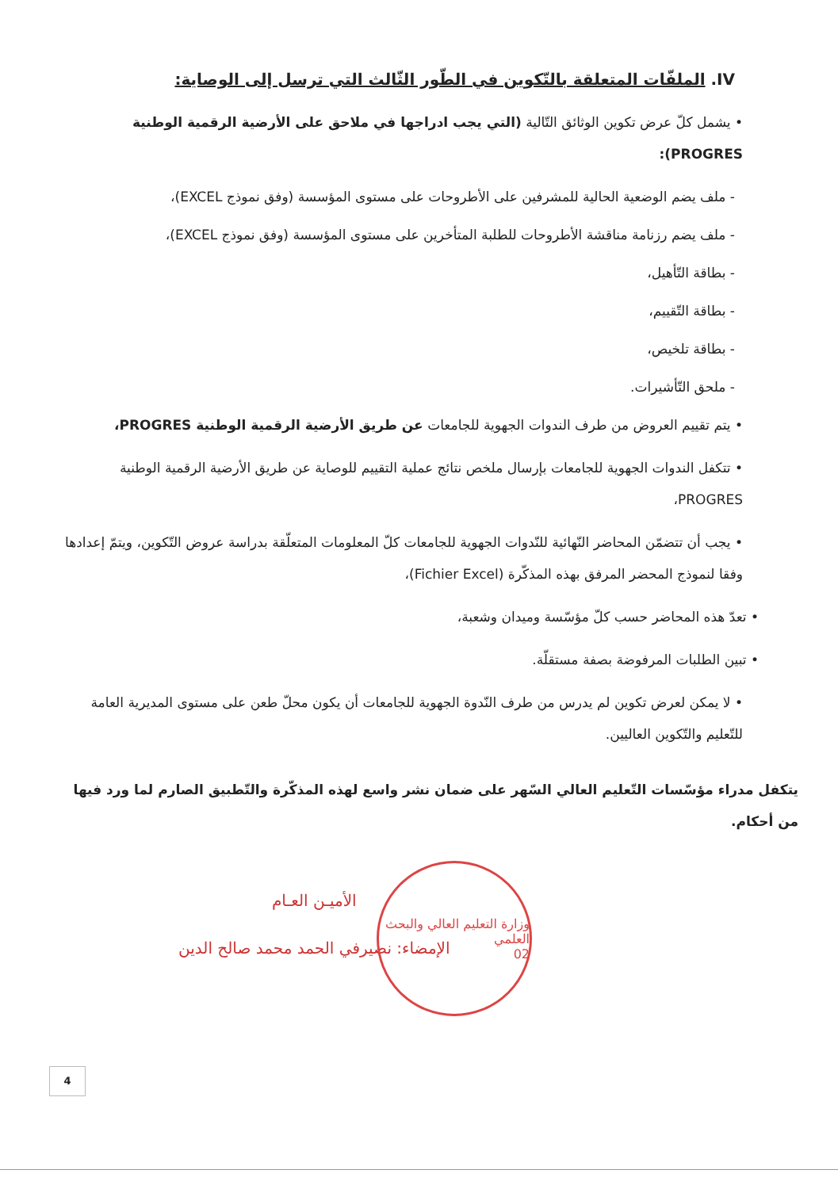IV. الملفّات المتعلقة بالتّكوين في الطّور الثّالث التي ترسل إلى الوصاية:
• يشمل كلّ عرض تكوين الوثائق التّالية (التي يجب ادراجها في ملاحق على الأرضية الرقمية الوطنية PROGRES):
- ملف يضم الوضعية الحالية للمشرفين على الأطروحات على مستوى المؤسسة (وفق نموذج EXCEL)،
- ملف يضم رزنامة مناقشة الأطروحات للطلبة المتأخرين على مستوى المؤسسة (وفق نموذج EXCEL)،
- بطاقة التّأهيل،
- بطاقة التّقييم،
- بطاقة تلخيص،
- ملحق التّأشيرات.
• يتم تقييم العروض من طرف الندوات الجهوية للجامعات عن طريق الأرضية الرقمية الوطنية PROGRES،
• تتكفل الندوات الجهوية للجامعات بإرسال ملخص نتائج عملية التقييم للوصاية عن طريق الأرضية الرقمية الوطنية PROGRES،
• يجب أن تتضمّن المحاضر النّهائية للنّدوات الجهوية للجامعات كلّ المعلومات المتعلّقة بدراسة عروض التّكوين، ويتمّ إعدادها وفقا لنموذج المحضر المرفق بهذه المذكّرة (Fichier Excel)،
• تعدّ هذه المحاضر حسب كلّ مؤسّسة وميدان وشعبة،
• تبين الطلبات المرفوضة بصفة مستقلّة.
• لا يمكن لعرض تكوين لم يدرس من طرف النّدوة الجهوية للجامعات أن يكون محلّ طعن على مستوى المديرية العامة للتّعليم والتّكوين العاليين.
يتكفل مدراء مؤسّسات التّعليم العالي السّهر على ضمان نشر واسع لهذه المذكّرة والتّطبيق الصارم لما ورد فيها من أحكام.
الأميـن العـام
الإمضاء: نصيرفي الحمد محمد صالح الدين
وزارة التعليم العالي والبحث العلمي
02
4